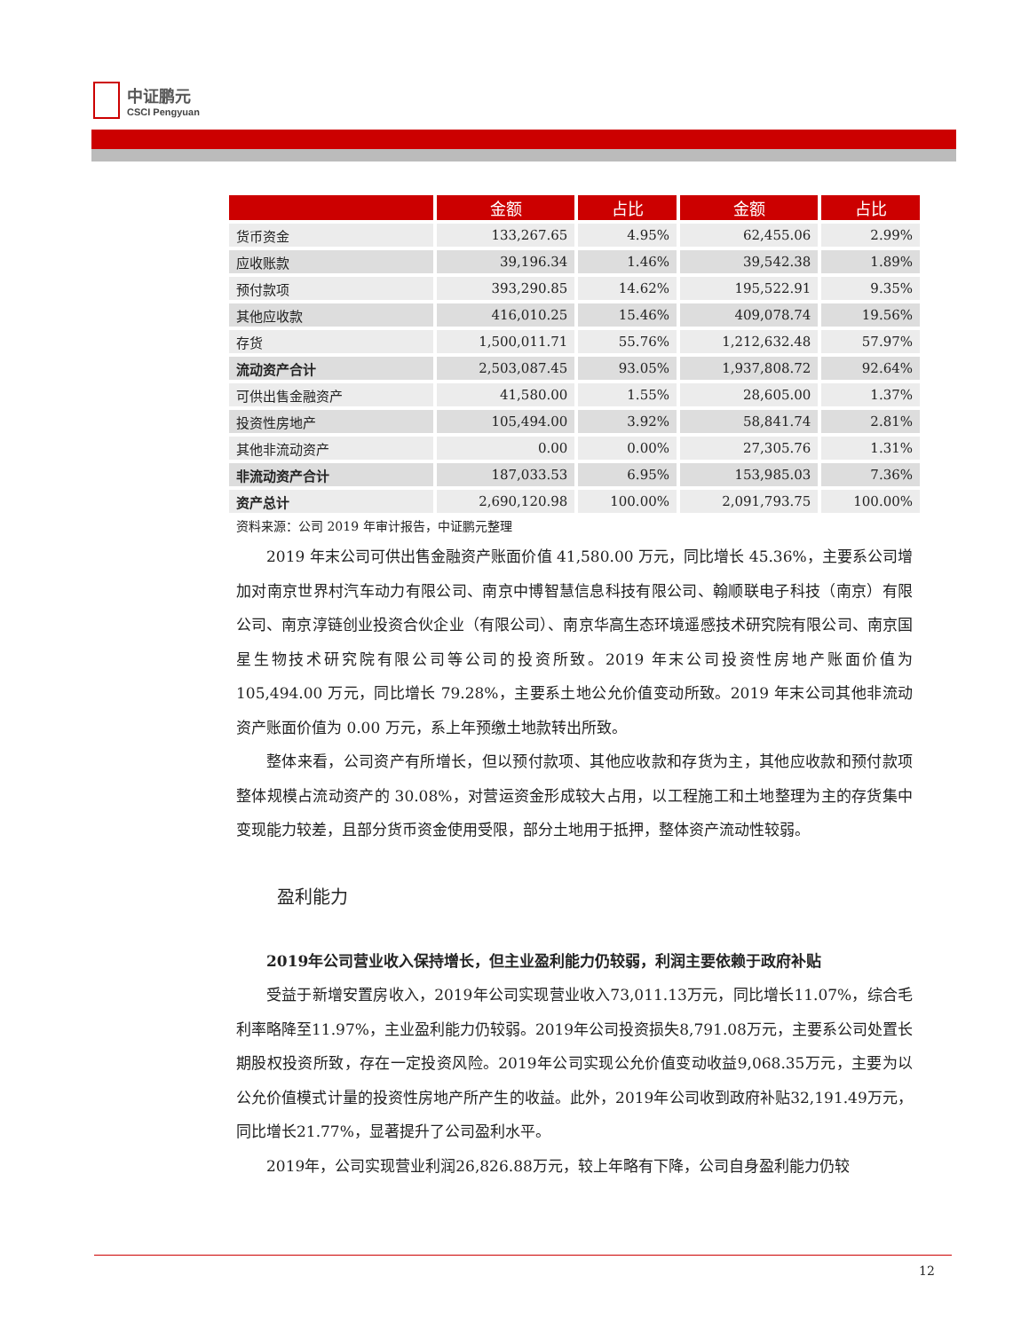中证鹏元
CSCI Pengyuan
| | 金额 | 占比 | 金额 | 占比 |
| --- | --- | --- | --- | --- |
| 货币资金 | 133,267.65 | 4.95% | 62,455.06 | 2.99% |
| 应收账款 | 39,196.34 | 1.46% | 39,542.38 | 1.89% |
| 预付款项 | 393,290.85 | 14.62% | 195,522.91 | 9.35% |
| 其他应收款 | 416,010.25 | 15.46% | 409,078.74 | 19.56% |
| 存货 | 1,500,011.71 | 55.76% | 1,212,632.48 | 57.97% |
| 流动资产合计 | 2,503,087.45 | 93.05% | 1,937,808.72 | 92.64% |
| 可供出售金融资产 | 41,580.00 | 1.55% | 28,605.00 | 1.37% |
| 投资性房地产 | 105,494.00 | 3.92% | 58,841.74 | 2.81% |
| 其他非流动资产 | 0.00 | 0.00% | 27,305.76 | 1.31% |
| 非流动资产合计 | 187,033.53 | 6.95% | 153,985.03 | 7.36% |
| 资产总计 | 2,690,120.98 | 100.00% | 2,091,793.75 | 100.00% |
资料来源：公司 2019 年审计报告，中证鹏元整理
2019 年末公司可供出售金融资产账面价值 41,580.00 万元，同比增长 45.36%，主要系公司增加对南京世界村汽车动力有限公司、南京中博智慧信息科技有限公司、翰顺联电子科技（南京）有限公司、南京淳链创业投资合伙企业（有限公司）、南京华高生态环境遥感技术研究院有限公司、南京国星生物技术研究院有限公司等公司的投资所致。2019 年末公司投资性房地产账面价值为 105,494.00 万元，同比增长 79.28%，主要系土地公允价值变动所致。2019 年末公司其他非流动资产账面价值为 0.00 万元，系上年预缴土地款转出所致。
整体来看，公司资产有所增长，但以预付款项、其他应收款和存货为主，其他应收款和预付款项整体规模占流动资产的 30.08%，对营运资金形成较大占用，以工程施工和土地整理为主的存货集中变现能力较差，且部分货币资金使用受限，部分土地用于抵押，整体资产流动性较弱。
盈利能力
2019年公司营业收入保持增长，但主业盈利能力仍较弱，利润主要依赖于政府补贴
受益于新增安置房收入，2019年公司实现营业收入73,011.13万元，同比增长11.07%，综合毛利率略降至11.97%，主业盈利能力仍较弱。2019年公司投资损失8,791.08万元，主要系公司处置长期股权投资所致，存在一定投资风险。2019年公司实现公允价值变动收益9,068.35万元，主要为以公允价值模式计量的投资性房地产所产生的收益。此外，2019年公司收到政府补贴32,191.49万元，同比增长21.77%，显著提升了公司盈利水平。
2019年，公司实现营业利润26,826.88万元，较上年略有下降，公司自身盈利能力仍较
12